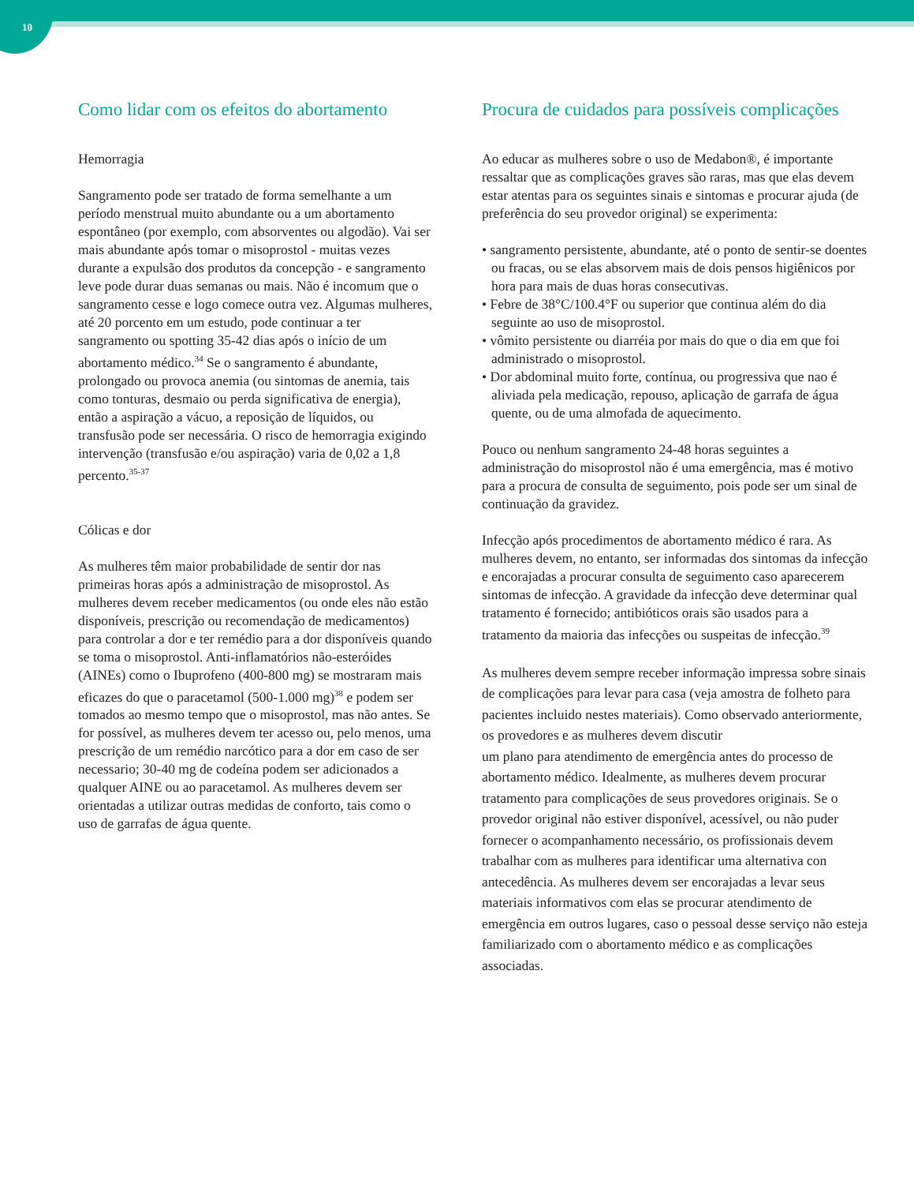10
Como lidar com os efeitos do abortamento
Hemorragia
Sangramento pode ser tratado de forma semelhante a um período menstrual muito abundante ou a um abortamento espontâneo (por exemplo, com absorventes ou algodão). Vai ser mais abundante após tomar o misoprostol - muitas vezes durante a expulsão dos produtos da concepção - e sangramento leve pode durar duas semanas ou mais. Não é incomum que o sangramento cesse e logo comece outra vez. Algumas mulheres, até 20 porcento em um estudo, pode continuar a ter sangramento ou spotting 35-42 dias após o início de um abortamento médico.<sup>34</sup> Se o sangramento é abundante, prolongado ou provoca anemia (ou sintomas de anemia, tais como tonturas, desmaio ou perda significativa de energia), então a aspiração a vácuo, a reposição de líquidos, ou transfusão pode ser necessária. O risco de hemorragia exigindo intervenção (transfusão e/ou aspiração) varia de 0,02 a 1,8 percento.<sup>35-37</sup>
Cólicas e dor
As mulheres têm maior probabilidade de sentir dor nas primeiras horas após a administração de misoprostol. As mulheres devem receber medicamentos (ou onde eles não estão disponíveis, prescrição ou recomendação de medicamentos) para controlar a dor e ter remédio para a dor disponíveis quando se toma o misoprostol. Anti-inflamatórios não-esteróides (AINEs) como o Ibuprofeno (400-800 mg) se mostraram mais eficazes do que o paracetamol (500-1.000 mg)<sup>38</sup> e podem ser tomados ao mesmo tempo que o misoprostol, mas não antes. Se for possível, as mulheres devem ter acesso ou, pelo menos, uma prescrição de um remédio narcótico para a dor em caso de ser necessario; 30-40 mg de codeína podem ser adicionados a qualquer AINE ou ao paracetamol. As mulheres devem ser orientadas a utilizar outras medidas de conforto, tais como o uso de garrafas de água quente.
Procura de cuidados para possíveis complicações
Ao educar as mulheres sobre o uso de Medabon®, é importante ressaltar que as complicações graves são raras, mas que elas devem estar atentas para os seguintes sinais e sintomas e procurar ajuda (de preferência do seu provedor original) se experimenta:
• sangramento persistente, abundante, até o ponto de sentir-se doentes ou fracas, ou se elas absorvem mais de dois pensos higiênicos por hora para mais de duas horas consecutivas.
• Febre de 38°C/100.4°F ou superior que continua além do dia seguinte ao uso de misoprostol.
• vômito persistente ou diarréia por mais do que o dia em que foi administrado o misoprostol.
• Dor abdominal muito forte, contínua, ou progressiva que nao é aliviada pela medicação, repouso, aplicação de garrafa de água quente, ou de uma almofada de aquecimento.
Pouco ou nenhum sangramento 24-48 horas seguintes a administração do misoprostol não é uma emergência, mas é motivo para a procura de consulta de seguimento, pois pode ser um sinal de continuação da gravidez.
Infecção após procedimentos de abortamento médico é rara. As mulheres devem, no entanto, ser informadas dos sintomas da infecção e encorajadas a procurar consulta de seguimento caso aparecerem sintomas de infecção. A gravidade da infecção deve determinar qual tratamento é fornecido; antibióticos orais são usados para a tratamento da maioria das infecções ou suspeitas de infecção.<sup>39</sup>
As mulheres devem sempre receber informação impressa sobre sinais de complicações para levar para casa (veja amostra de folheto para pacientes incluido nestes materiais). Como observado anteriormente, os provedores e as mulheres devem discutir
um plano para atendimento de emergência antes do processo de abortamento médico. Idealmente, as mulheres devem procurar tratamento para complicações de seus provedores originais. Se o provedor original não estiver disponível, acessível, ou não puder fornecer o acompanhamento necessário, os profissionais devem trabalhar com as mulheres para identificar uma alternativa con antecedência. As mulheres devem ser encorajadas a levar seus materiais informativos com elas se procurar atendimento de emergência em outros lugares, caso o pessoal desse serviço não esteja familiarizado com o abortamento médico e as complicações associadas.